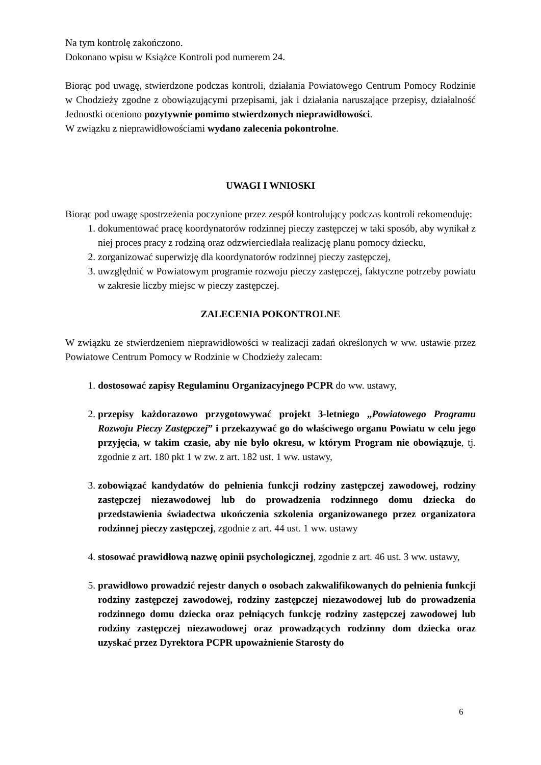Na tym kontrolę zakończono.
Dokonano wpisu w Książce Kontroli pod numerem 24.
Biorąc pod uwagę, stwierdzone podczas kontroli, działania Powiatowego Centrum Pomocy Rodzinie w Chodzieży zgodne z obowiązującymi przepisami, jak i działania naruszające przepisy, działalność Jednostki oceniono pozytywnie pomimo stwierdzonych nieprawidłowości.
W związku z nieprawidłowościami wydano zalecenia pokontrolne.
UWAGI I WNIOSKI
Biorąc pod uwagę spostrzeżenia poczynione przez zespół kontrolujący podczas kontroli rekomenduję:
1. dokumentować pracę koordynatorów rodzinnej pieczy zastępczej w taki sposób, aby wynikał z niej proces pracy z rodziną oraz odzwierciedlała realizację planu pomocy dziecku,
2. zorganizować superwizję dla koordynatorów rodzinnej pieczy zastępczej,
3. uwzględnić w Powiatowym programie rozwoju pieczy zastępczej, faktyczne potrzeby powiatu w zakresie liczby miejsc w pieczy zastępczej.
ZALECENIA POKONTROLNE
W związku ze stwierdzeniem nieprawidłowości w realizacji zadań określonych w ww. ustawie przez Powiatowe Centrum Pomocy w Rodzinie w Chodzieży zalecam:
1. dostosować zapisy Regulaminu Organizacyjnego PCPR do ww. ustawy,
2. przepisy każdorazowo przygotowywać projekt 3-letniego „Powiatowego Programu Rozwoju Pieczy Zastępczej” i przekazywać go do właściwego organu Powiatu w celu jego przyjęcia, w takim czasie, aby nie było okresu, w którym Program nie obowiązuje, tj. zgodnie z art. 180 pkt 1 w zw. z art. 182 ust. 1 ww. ustawy,
3. zobowiązać kandydatów do pełnienia funkcji rodziny zastępczej zawodowej, rodziny zastępczej niezawodowej lub do prowadzenia rodzinnego domu dziecka do przedstawienia świadectwa ukończenia szkolenia organizowanego przez organizatora rodzinnej pieczy zastępczej, zgodnie z art. 44 ust. 1 ww. ustawy
4. stosować prawidłową nazwę opinii psychologicznej, zgodnie z art. 46 ust. 3 ww. ustawy,
5. prawidłowo prowadzić rejestr danych o osobach zakwalifikowanych do pełnienia funkcji rodziny zastępczej zawodowej, rodziny zastępczej niezawodowej lub do prowadzenia rodzinnego domu dziecka oraz pełniących funkcję rodziny zastępczej zawodowej lub rodziny zastępczej niezawodowej oraz prowadzących rodzinny dom dziecka oraz uzyskać przez Dyrektora PCPR upoważnienie Starosty do
6